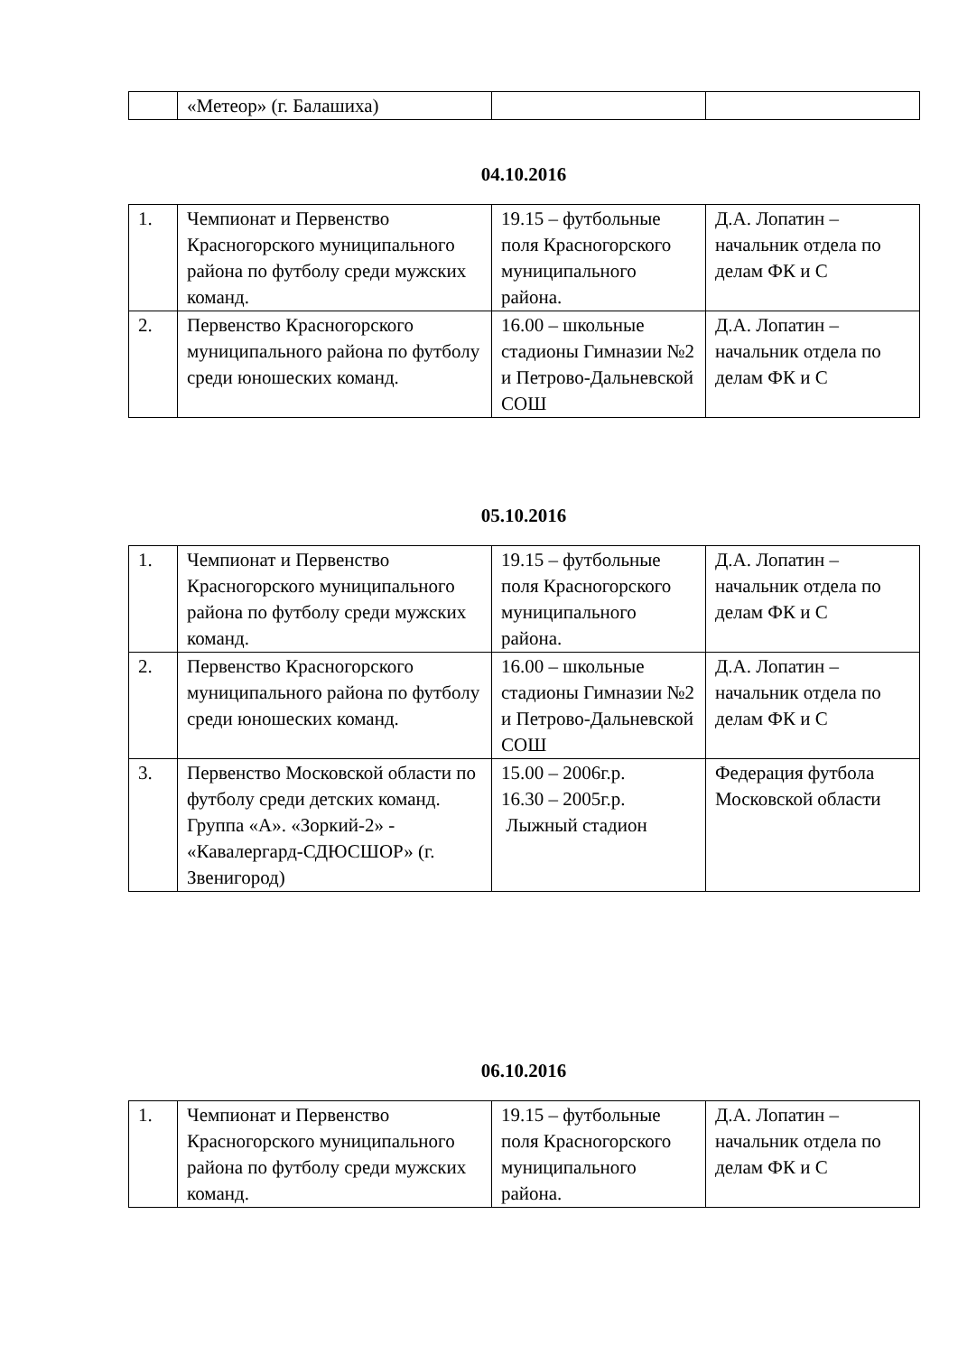| | «Метеор» (г. Балашиха) | | |
04.10.2016
| 1. | Чемпионат и Первенство Красногорского муниципального района по футболу среди мужских команд. | 19.15 – футбольные поля Красногорского муниципального района. | Д.А. Лопатин – начальник отдела по делам ФК и С |
| 2. | Первенство Красногорского муниципального района по футболу среди юношеских команд. | 16.00 – школьные стадионы Гимназии №2 и Петрово-Дальневской СОШ | Д.А. Лопатин – начальник отдела по делам ФК и С |
05.10.2016
| 1. | Чемпионат и Первенство Красногорского муниципального района по футболу среди мужских команд. | 19.15 – футбольные поля Красногорского муниципального района. | Д.А. Лопатин – начальник отдела по делам ФК и С |
| 2. | Первенство Красногорского муниципального района по футболу среди юношеских команд. | 16.00 – школьные стадионы Гимназии №2 и Петрово-Дальневской СОШ | Д.А. Лопатин – начальник отдела по делам ФК и С |
| 3. | Первенство Московской области по футболу среди детских команд. Группа «А». «Зоркий-2» - «Кавалергард-СДЮСШОР» (г. Звенигород) | 15.00 – 2006г.р. 16.30 – 2005г.р. Лыжный стадион | Федерация футбола Московской области |
06.10.2016
| 1. | Чемпионат и Первенство Красногорского муниципального района по футболу среди мужских команд. | 19.15 – футбольные поля Красногорского муниципального района. | Д.А. Лопатин – начальник отдела по делам ФК и С |